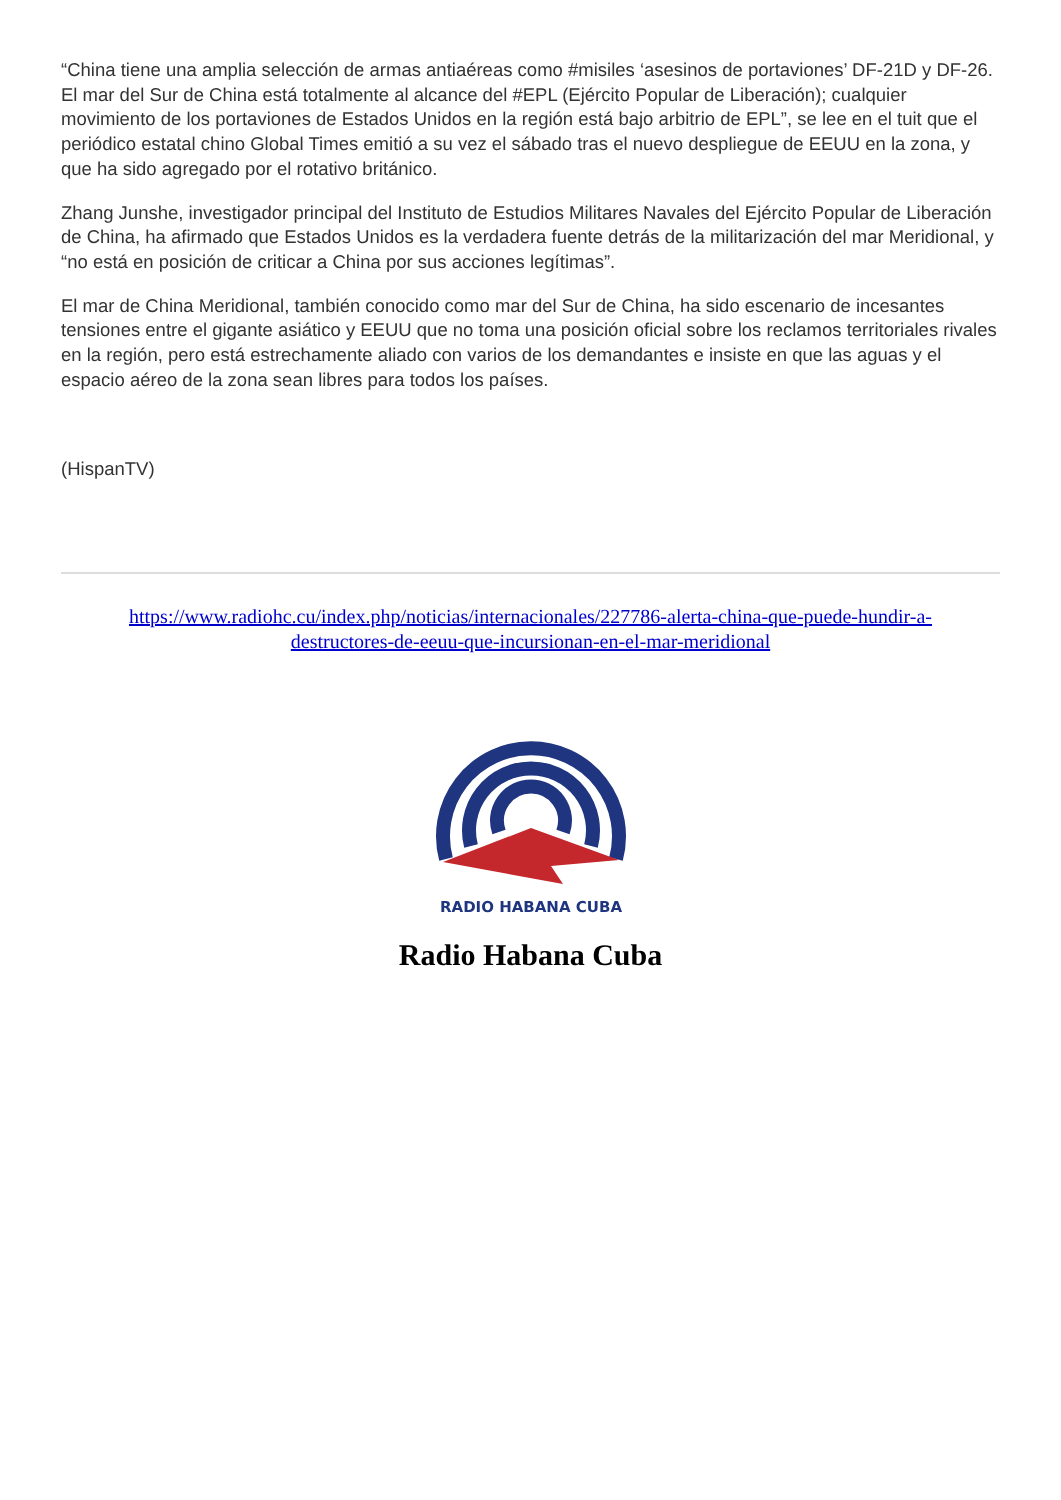“China tiene una amplia selección de armas antiaéreas como #misiles ‘asesinos de portaviones’ DF-21D y DF-26. El mar del Sur de China está totalmente al alcance del #EPL (Ejército Popular de Liberación); cualquier movimiento de los portaviones de Estados Unidos en la región está bajo arbitrio de EPL”, se lee en el tuit que el periódico estatal chino Global Times emitió a su vez el sábado tras el nuevo despliegue de EEUU en la zona, y que ha sido agregado por el rotativo británico.
Zhang Junshe, investigador principal del Instituto de Estudios Militares Navales del Ejército Popular de Liberación de China, ha afirmado que Estados Unidos es la verdadera fuente detrás de la militarización del mar Meridional, y “no está en posición de criticar a China por sus acciones legítimas”.
El mar de China Meridional, también conocido como mar del Sur de China, ha sido escenario de incesantes tensiones entre el gigante asiático y EEUU que no toma una posición oficial sobre los reclamos territoriales rivales en la región, pero está estrechamente aliado con varios de los demandantes e insiste en que las aguas y el espacio aéreo de la zona sean libres para todos los países.
(HispanTV)
https://www.radiohc.cu/index.php/noticias/internacionales/227786-alerta-china-que-puede-hundir-a-destructores-de-eeuu-que-incursionan-en-el-mar-meridional
RADIO HABANA CUBA
Radio Habana Cuba